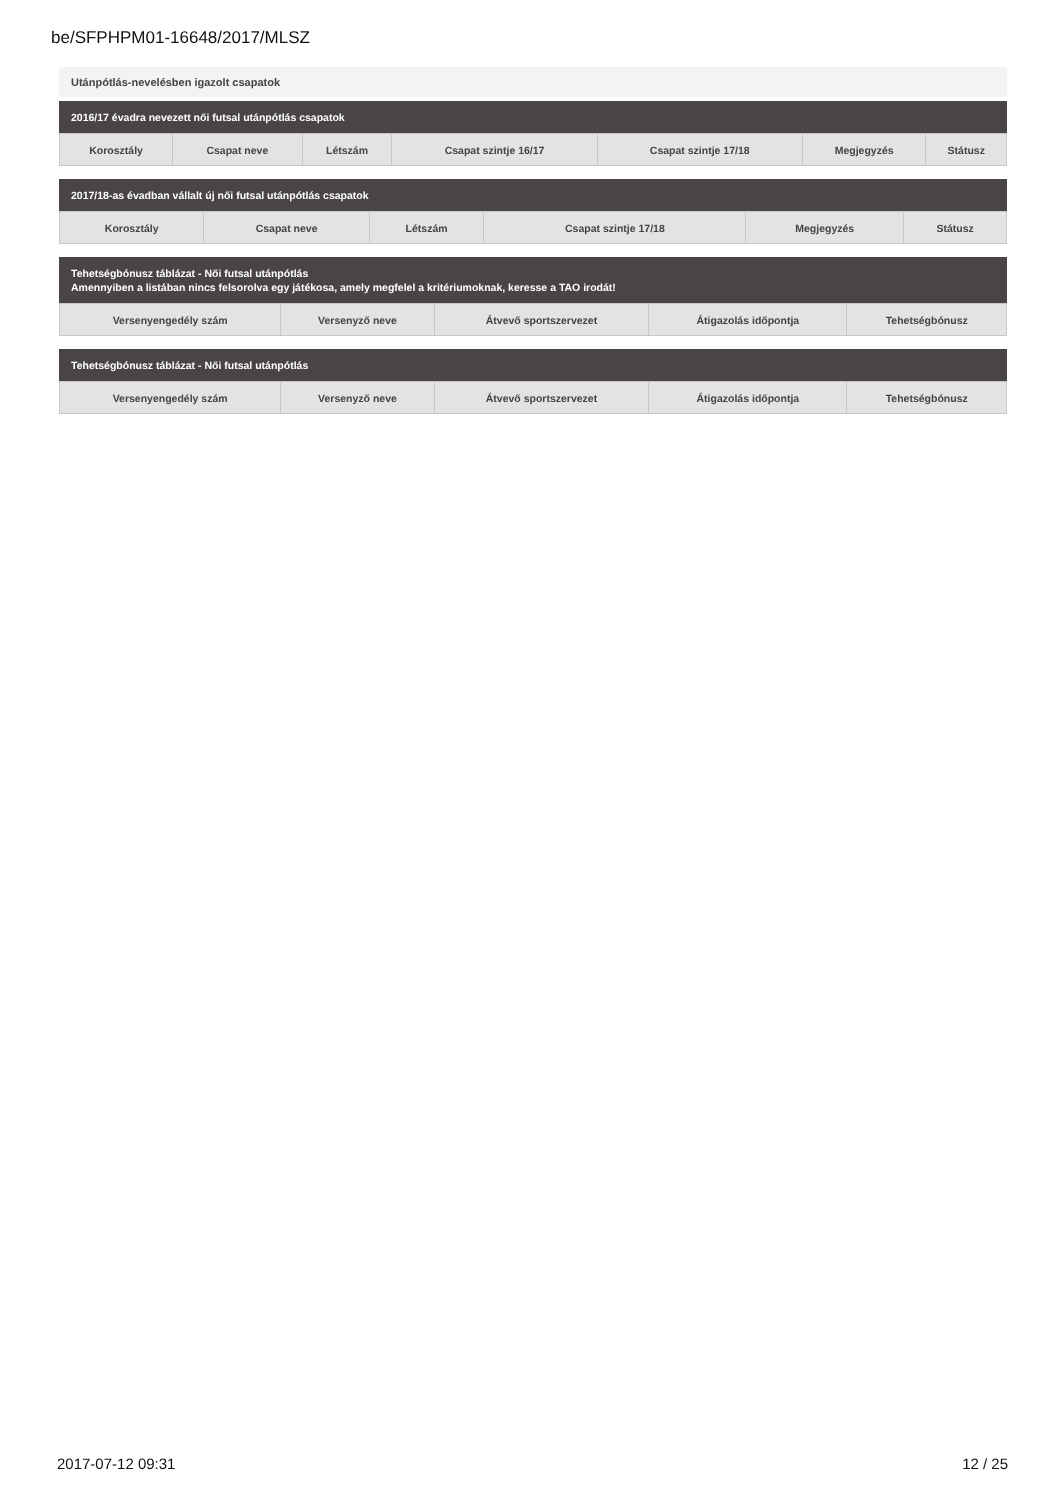be/SFPHPM01-16648/2017/MLSZ
Utánpótlás-nevelésben igazolt csapatok
2016/17 évadra nevezett női futsal utánpótlás csapatok
| Korosztály | Csapat neve | Létszám | Csapat szintje 16/17 | Csapat szintje 17/18 | Megjegyzés | Státusz |
| --- | --- | --- | --- | --- | --- | --- |
2017/18-as évadban vállalt új női futsal utánpótlás csapatok
| Korosztály | Csapat neve | Létszám | Csapat szintje 17/18 | Megjegyzés | Státusz |
| --- | --- | --- | --- | --- | --- |
Tehetségbónusz táblázat - Női futsal utánpótlás
Amennyiben a listában nincs felsorolva egy játékosa, amely megfelel a kritériumoknak, keresse a TAO irodát!
| Versenyengedély szám | Versenyző neve | Átvevő sportszervezet | Átigazolás időpontja | Tehetségbónusz |
| --- | --- | --- | --- | --- |
Tehetségbónusz táblázat - Női futsal utánpótlás
| Versenyengedély szám | Versenyző neve | Átvevő sportszervezet | Átigazolás időpontja | Tehetségbónusz |
| --- | --- | --- | --- | --- |
2017-07-12 09:31 12 / 25